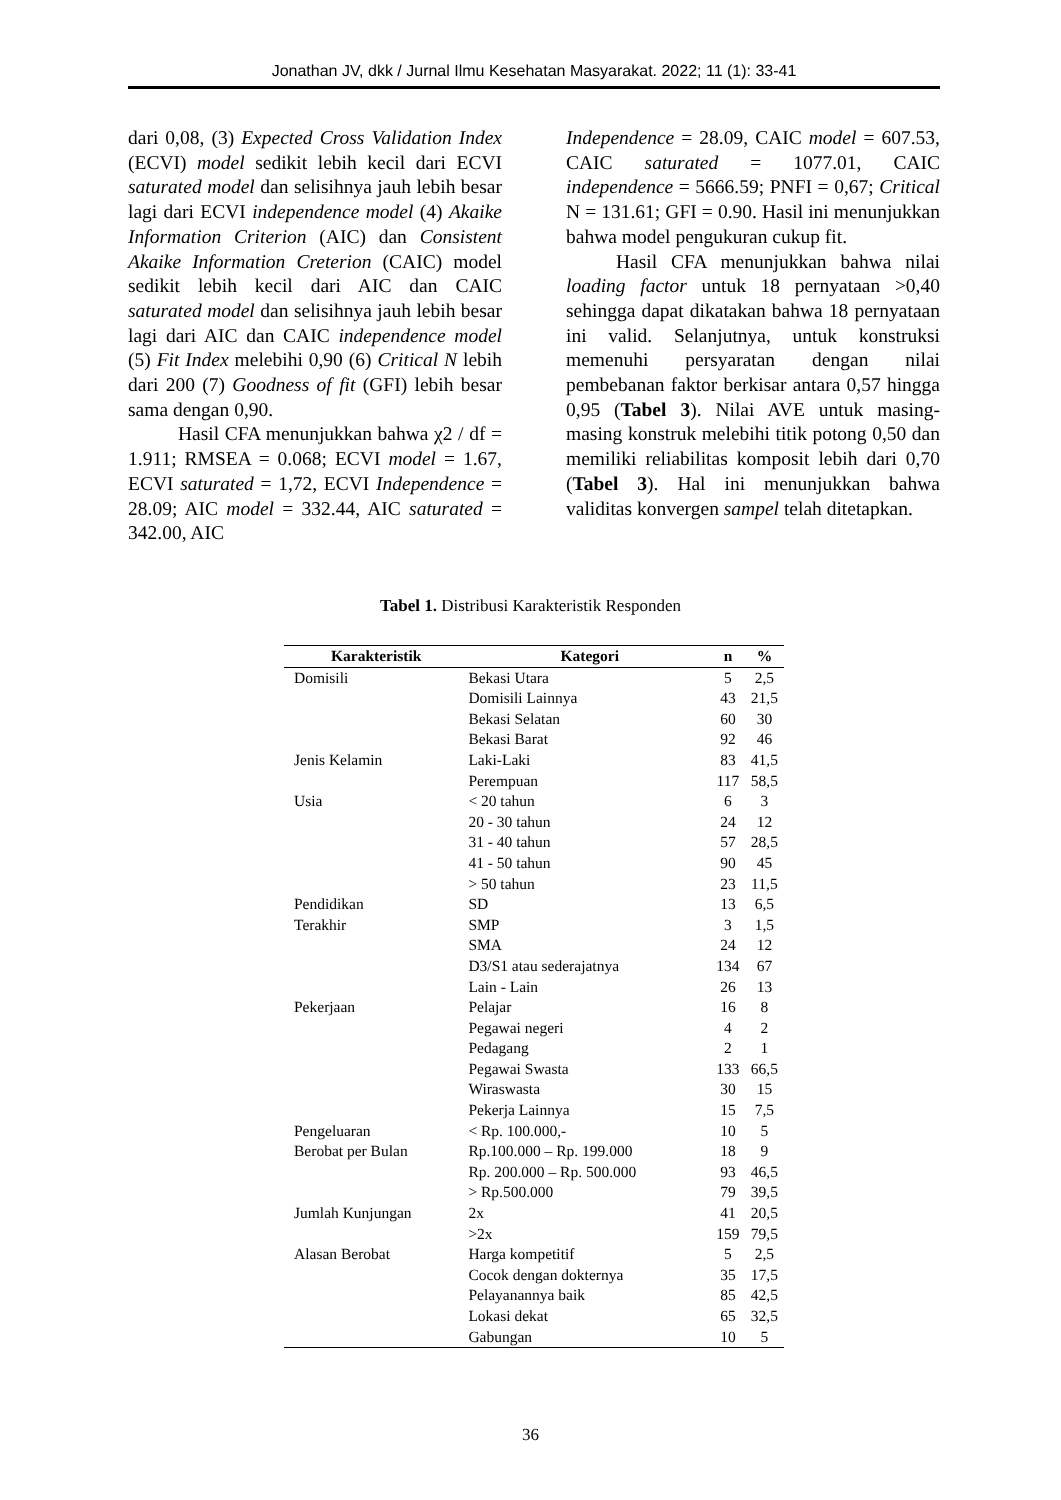Jonathan JV, dkk / Jurnal Ilmu Kesehatan Masyarakat. 2022; 11 (1): 33-41
dari 0,08, (3) Expected Cross Validation Index (ECVI) model sedikit lebih kecil dari ECVI saturated model dan selisihnya jauh lebih besar lagi dari ECVI independence model (4) Akaike Information Criterion (AIC) dan Consistent Akaike Information Creterion (CAIC) model sedikit lebih kecil dari AIC dan CAIC saturated model dan selisihnya jauh lebih besar lagi dari AIC dan CAIC independence model (5) Fit Index melebihi 0,90 (6) Critical N lebih dari 200 (7) Goodness of fit (GFI) lebih besar sama dengan 0,90.
Hasil CFA menunjukkan bahwa χ2 / df = 1.911; RMSEA = 0.068; ECVI model = 1.67, ECVI saturated = 1,72, ECVI Independence = 28.09; AIC model = 332.44, AIC saturated = 342.00, AIC
Independence = 28.09, CAIC model = 607.53, CAIC saturated = 1077.01, CAIC independence = 5666.59; PNFI = 0,67; Critical N = 131.61; GFI = 0.90. Hasil ini menunjukkan bahwa model pengukuran cukup fit.
Hasil CFA menunjukkan bahwa nilai loading factor untuk 18 pernyataan >0,40 sehingga dapat dikatakan bahwa 18 pernyataan ini valid. Selanjutnya, untuk konstruksi memenuhi persyaratan dengan nilai pembebanan faktor berkisar antara 0,57 hingga 0,95 (Tabel 3). Nilai AVE untuk masing-masing konstruk melebihi titik potong 0,50 dan memiliki reliabilitas komposit lebih dari 0,70 (Tabel 3). Hal ini menunjukkan bahwa validitas konvergen sampel telah ditetapkan.
Tabel 1. Distribusi Karakteristik Responden
| Karakteristik | Kategori | n | % |
| --- | --- | --- | --- |
| Domisili | Bekasi Utara | 5 | 2,5 |
| | Domisili Lainnya | 43 | 21,5 |
| | Bekasi Selatan | 60 | 30 |
| | Bekasi Barat | 92 | 46 |
| Jenis Kelamin | Laki-Laki | 83 | 41,5 |
| | Perempuan | 117 | 58,5 |
| Usia | < 20 tahun | 6 | 3 |
| | 20 - 30 tahun | 24 | 12 |
| | 31 - 40 tahun | 57 | 28,5 |
| | 41 - 50 tahun | 90 | 45 |
| | > 50 tahun | 23 | 11,5 |
| Pendidikan | SD | 13 | 6,5 |
| Terakhir | SMP | 3 | 1,5 |
| | SMA | 24 | 12 |
| | D3/S1 atau sederajatnya | 134 | 67 |
| | Lain - Lain | 26 | 13 |
| Pekerjaan | Pelajar | 16 | 8 |
| | Pegawai negeri | 4 | 2 |
| | Pedagang | 2 | 1 |
| | Pegawai Swasta | 133 | 66,5 |
| | Wiraswasta | 30 | 15 |
| | Pekerja Lainnya | 15 | 7,5 |
| Pengeluaran | < Rp. 100.000,- | 10 | 5 |
| Berobat per Bulan | Rp.100.000 – Rp. 199.000 | 18 | 9 |
| | Rp. 200.000 – Rp. 500.000 | 93 | 46,5 |
| | > Rp.500.000 | 79 | 39,5 |
| Jumlah Kunjungan | 2x | 41 | 20,5 |
| | >2x | 159 | 79,5 |
| Alasan Berobat | Harga kompetitif | 5 | 2,5 |
| | Cocok dengan dokternya | 35 | 17,5 |
| | Pelayanannya baik | 85 | 42,5 |
| | Lokasi dekat | 65 | 32,5 |
| | Gabungan | 10 | 5 |
36